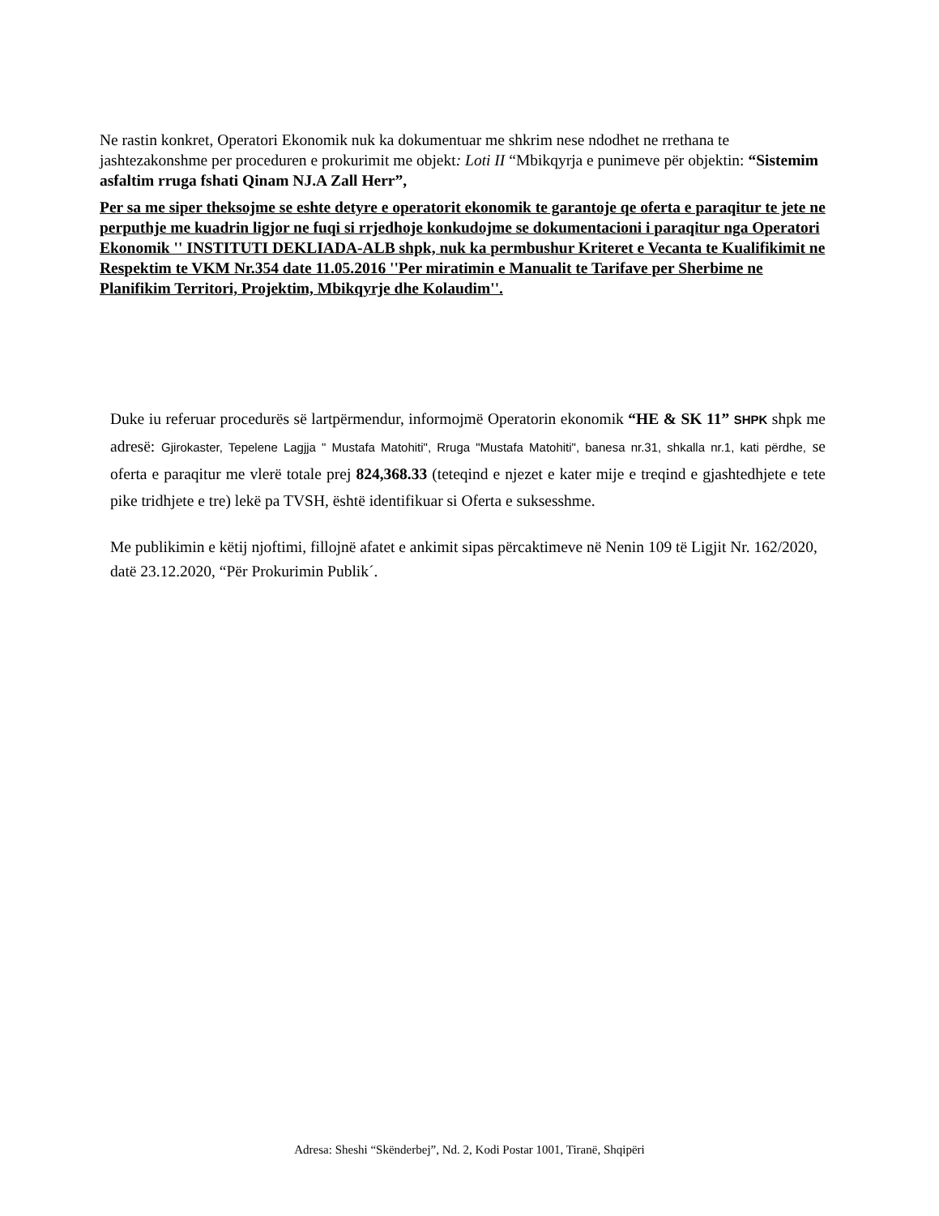Ne rastin konkret, Operatori Ekonomik nuk ka dokumentuar me shkrim nese ndodhet ne rrethana te jashtezakonshme per proceduren e prokurimit me objekt: Loti II “Mbikqyrja e punimeve për objektin: “Sistemim asfaltim rruga fshati Qinam NJ.A Zall Herr”,
Per sa me siper theksojme se eshte detyre e operatorit ekonomik te garantoje qe oferta e paraqitur te jete ne perputhje me kuadrin ligjor ne fuqi si rrjedhoje konkudojme se dokumentacioni i paraqitur nga Operatori Ekonomik '' INSTITUTI DEKLIADA-ALB shpk, nuk ka permbushur Kriteret e Vecanta te Kualifikimit ne Respektim te VKM Nr.354 date 11.05.2016 ''Per miratimin e Manualit te Tarifave per Sherbime ne Planifikim Territori, Projektim, Mbikqyrje dhe Kolaudim''.
Duke iu referuar procedurës së lartpërmendur, informojmë Operatorin ekonomik “HE & SK 11” SHPK shpk me adresë: Gjirokaster, Tepelene Lagjja " Mustafa Matohiti", Rruga "Mustafa Matohiti", banesa nr.31, shkalla nr.1, kati përdhe, se oferta e paraqitur me vlerë totale prej 824,368.33 (teteqind e njezet e kater mije e treqind e gjashtedhjete e tete pike tridhjete e tre) lekë pa TVSH, është identifikuar si Oferta e suksesshme.
Me publikimin e këtij njoftimi, fillojnë afatet e ankimit sipas përcaktimeve në Nenin 109 të Ligjit Nr. 162/2020, datë 23.12.2020, “Për Prokurimin Publik´.
Adresa: Sheshi “Skënderbej”, Nd. 2, Kodi Postar 1001, Tiranë, Shqipëri